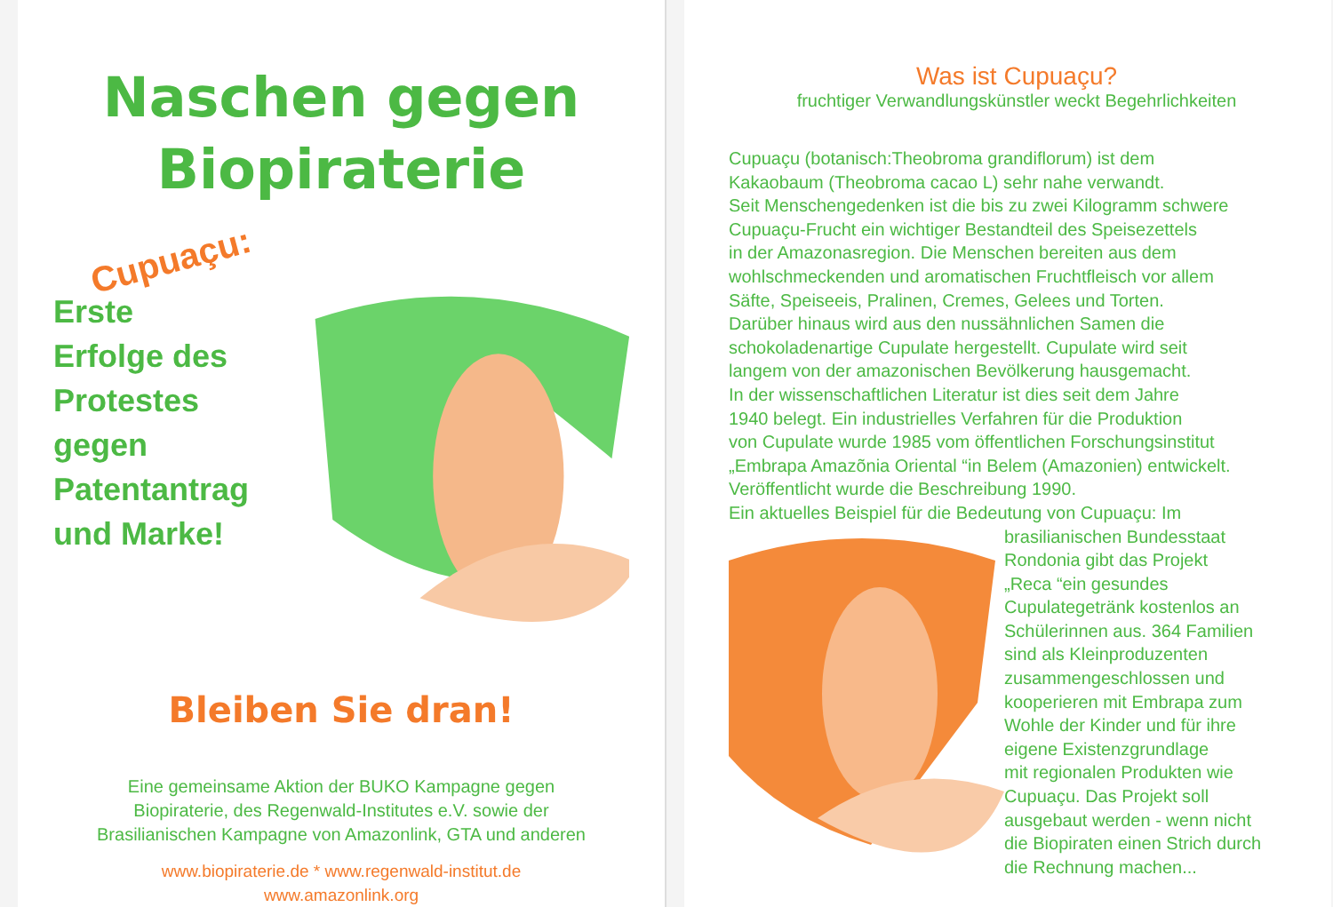Naschen gegen
Biopiraterie
Cupuaçu:
Erste
Erfolge des
Protestes
gegen
Patentantrag
und Marke!
Bleiben Sie dran!
Eine gemeinsame Aktion der BUKO Kampagne gegen
Biopiraterie, des Regenwald-Institutes e.V. sowie der
Brasilianischen Kampagne von Amazonlink, GTA und anderen
www.biopiraterie.de * www.regenwald-institut.de
www.amazonlink.org
Was ist Cupuaçu?
fruchtiger Verwandlungskünstler weckt Begehrlichkeiten
Cupuaçu (botanisch:Theobroma grandiflorum) ist dem
Kakaobaum (Theobroma cacao L) sehr nahe verwandt.
Seit Menschengedenken ist die bis zu zwei Kilogramm schwere
Cupuaçu-Frucht ein wichtiger Bestandteil des Speisezettels
in der Amazonasregion. Die Menschen bereiten aus dem
wohlschmeckenden und aromatischen Fruchtfleisch vor allem
Säfte, Speiseeis, Pralinen, Cremes, Gelees und Torten.
Darüber hinaus wird aus den nussähnlichen Samen die
schokoladenartige Cupulate hergestellt. Cupulate wird seit
langem von der amazonischen Bevölkerung hausgemacht.
In der wissenschaftlichen Literatur ist dies seit dem Jahre
1940 belegt. Ein industrielles Verfahren für die Produktion
von Cupulate wurde 1985 vom öffentlichen Forschungsinstitut
„Embrapa Amazõnia Oriental “in Belem (Amazonien) entwickelt.
Veröffentlicht wurde die Beschreibung 1990.
Ein aktuelles Beispiel für die Bedeutung von Cupuaçu: Im
brasilianischen Bundesstaat
Rondonia gibt das Projekt
„Reca “ein gesundes
Cupulategetränk kostenlos an
Schülerinnen aus. 364 Familien
sind als Kleinproduzenten
zusammengeschlossen und
kooperieren mit Embrapa zum
Wohle der Kinder und für ihre
eigene Existenzgrundlage
mit regionalen Produkten wie
Cupuaçu. Das Projekt soll
ausgebaut werden - wenn nicht
die Biopiraten einen Strich durch
die Rechnung machen...